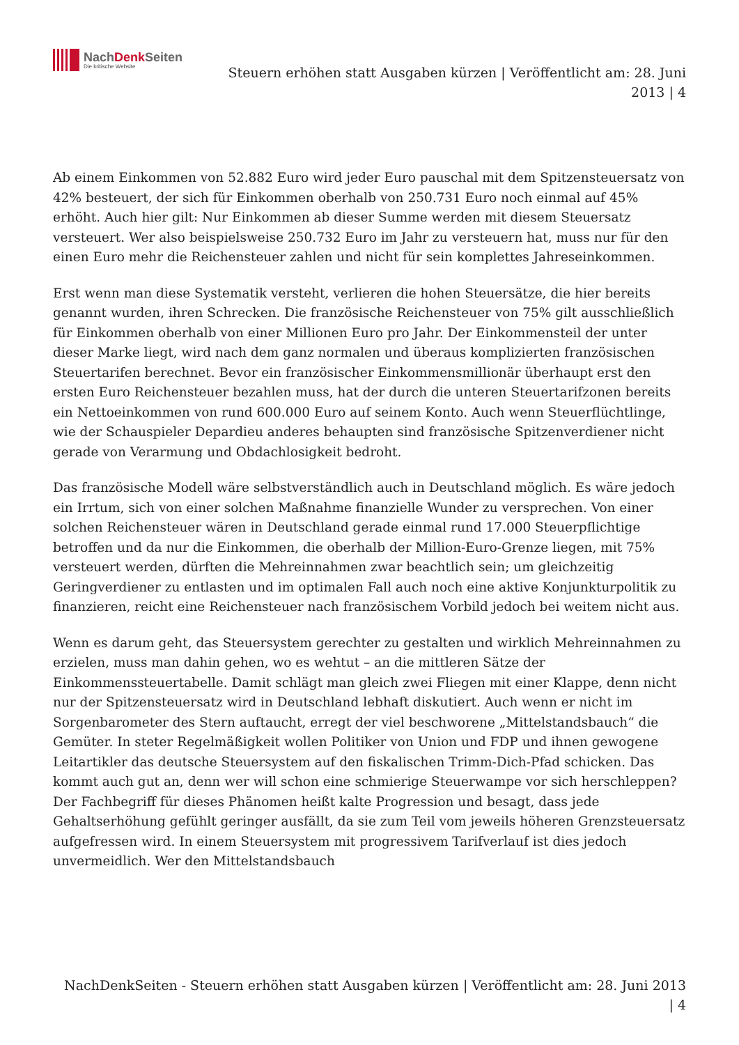NachDenk Seiten
Die kritische Website
Steuern erhöhen statt Ausgaben kürzen | Veröffentlicht am: 28. Juni
2013 | 4
Ab einem Einkommen von 52.882 Euro wird jeder Euro pauschal mit dem Spitzensteuersatz von 42% besteuert, der sich für Einkommen oberhalb von 250.731 Euro noch einmal auf 45% erhöht. Auch hier gilt: Nur Einkommen ab dieser Summe werden mit diesem Steuersatz versteuert. Wer also beispielsweise 250.732 Euro im Jahr zu versteuern hat, muss nur für den einen Euro mehr die Reichensteuer zahlen und nicht für sein komplettes Jahreseinkommen.
Erst wenn man diese Systematik versteht, verlieren die hohen Steuersätze, die hier bereits genannt wurden, ihren Schrecken. Die französische Reichensteuer von 75% gilt ausschließlich für Einkommen oberhalb von einer Millionen Euro pro Jahr. Der Einkommensteil der unter dieser Marke liegt, wird nach dem ganz normalen und überaus komplizierten französischen Steuertarifen berechnet. Bevor ein französischer Einkommensmillionär überhaupt erst den ersten Euro Reichensteuer bezahlen muss, hat der durch die unteren Steuertarifzonen bereits ein Nettoeinkommen von rund 600.000 Euro auf seinem Konto. Auch wenn Steuerflüchtlinge, wie der Schauspieler Depardieu anderes behaupten sind französische Spitzenverdiener nicht gerade von Verarmung und Obdachlosigkeit bedroht.
Das französische Modell wäre selbstverständlich auch in Deutschland möglich. Es wäre jedoch ein Irrtum, sich von einer solchen Maßnahme finanzielle Wunder zu versprechen. Von einer solchen Reichensteuer wären in Deutschland gerade einmal rund 17.000 Steuerpflichtige betroffen und da nur die Einkommen, die oberhalb der Million-Euro-Grenze liegen, mit 75% versteuert werden, dürften die Mehreinnahmen zwar beachtlich sein; um gleichzeitig Geringverdiener zu entlasten und im optimalen Fall auch noch eine aktive Konjunkturpolitik zu finanzieren, reicht eine Reichensteuer nach französischem Vorbild jedoch bei weitem nicht aus.
Wenn es darum geht, das Steuersystem gerechter zu gestalten und wirklich Mehreinnahmen zu erzielen, muss man dahin gehen, wo es wehtut – an die mittleren Sätze der Einkommenssteuertabelle. Damit schlägt man gleich zwei Fliegen mit einer Klappe, denn nicht nur der Spitzensteuersatz wird in Deutschland lebhaft diskutiert. Auch wenn er nicht im Sorgenbarometer des Stern auftaucht, erregt der viel beschworene „Mittelstandsbauch“ die Gemüter. In steter Regelmäßigkeit wollen Politiker von Union und FDP und ihnen gewogene Leitartikler das deutsche Steuersystem auf den fiskalischen Trimm-Dich-Pfad schicken. Das kommt auch gut an, denn wer will schon eine schmierige Steuerwampe vor sich herschleppen? Der Fachbegriff für dieses Phänomen heißt kalte Progression und besagt, dass jede Gehaltserhöhung gefühlt geringer ausfällt, da sie zum Teil vom jeweils höheren Grenzsteuersatz aufgefressen wird. In einem Steuersystem mit progressivem Tarifverlauf ist dies jedoch unvermeidlich. Wer den Mittelstandsbauch
NachDenkSeiten - Steuern erhöhen statt Ausgaben kürzen | Veröffentlicht am: 28. Juni 2013
| 4